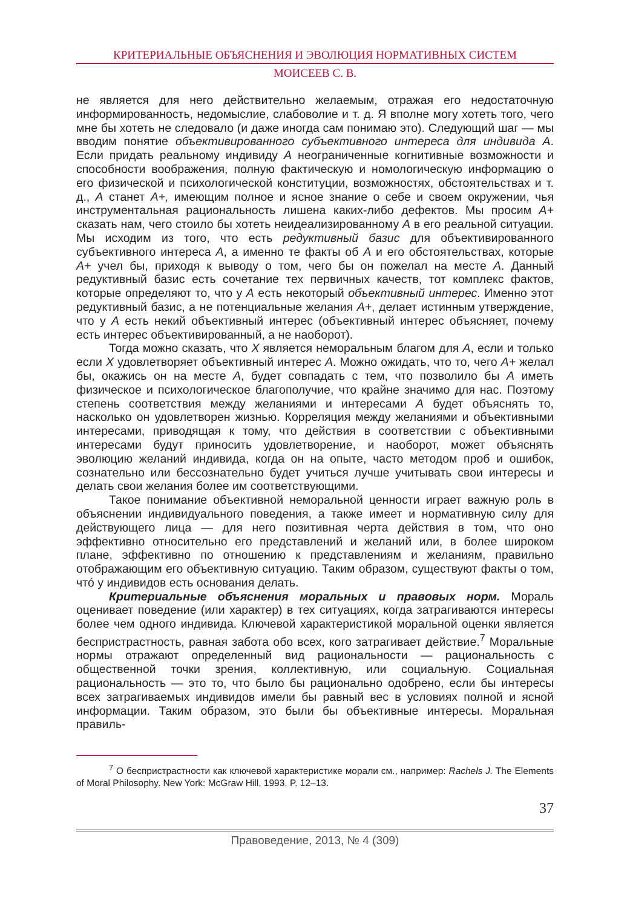КРИТЕРИАЛЬНЫЕ ОБЪЯСНЕНИЯ И ЭВОЛЮЦИЯ НОРМАТИВНЫХ СИСТЕМ
МОИСЕЕВ С. В.
не является для него действительно желаемым, отражая его недостаточную информированность, недомыслие, слабоволие и т. д. Я вполне могу хотеть того, чего мне бы хотеть не следовало (и даже иногда сам понимаю это). Следующий шаг — мы вводим понятие объективированного субъективного интереса для индивида A. Если придать реальному индивиду A неограниченные когнитивные возможности и способности воображения, полную фактическую и номологическую информацию о его физической и психологической конституции, возможностях, обстоятельствах и т. д., A станет A+, имеющим полное и ясное знание о себе и своем окружении, чья инструментальная рациональность лишена каких-либо дефектов. Мы просим A+ сказать нам, чего стоило бы хотеть неидеализированному A в его реальной ситуации. Мы исходим из того, что есть редуктивный базис для объективированного субъективного интереса A, а именно те факты об A и его обстоятельствах, которые A+ учел бы, приходя к выводу о том, чего бы он пожелал на месте A. Данный редуктивный базис есть сочетание тех первичных качеств, тот комплекс фактов, которые определяют то, что у A есть некоторый объективный интерес. Именно этот редуктивный базис, а не потенциальные желания A+, делает истинным утверждение, что у A есть некий объективный интерес (объективный интерес объясняет, почему есть интерес объективированный, а не наоборот).
Тогда можно сказать, что X является неморальным благом для A, если и только если X удовлетворяет объективный интерес A. Можно ожидать, что то, чего A+ желал бы, окажись он на месте A, будет совпадать с тем, что позволило бы A иметь физическое и психологическое благополучие, что крайне значимо для нас. Поэтому степень соответствия между желаниями и интересами A будет объяснять то, насколько он удовлетворен жизнью. Корреляция между желаниями и объективными интересами, приводящая к тому, что действия в соответствии с объективными интересами будут приносить удовлетворение, и наоборот, может объяснять эволюцию желаний индивида, когда он на опыте, часто методом проб и ошибок, сознательно или бессознательно будет учиться лучше учитывать свои интересы и делать свои желания более им соответствующими.
Такое понимание объективной неморальной ценности играет важную роль в объяснении индивидуального поведения, а также имеет и нормативную силу для действующего лица — для него позитивная черта действия в том, что оно эффективно относительно его представлений и желаний или, в более широком плане, эффективно по отношению к представлениям и желаниям, правильно отображающим его объективную ситуацию. Таким образом, существуют факты о том, чтó у индивидов есть основания делать.
Критериальные объяснения моральных и правовых норм. Мораль оценивает поведение (или характер) в тех ситуациях, когда затрагиваются интересы более чем одного индивида. Ключевой характеристикой моральной оценки является беспристрастность, равная забота обо всех, кого затрагивает действие.<sup>7</sup> Моральные нормы отражают определенный вид рациональности — рациональность с общественной точки зрения, коллективную, или социальную. Социальная рациональность — это то, что было бы рационально одобрено, если бы интересы всех затрагиваемых индивидов имели бы равный вес в условиях полной и ясной информации. Таким образом, это были бы объективные интересы. Моральная правиль-
<sup>7</sup> О беспристрастности как ключевой характеристике морали см., например: Rachels J. The Elements of Moral Philosophy. New York: McGraw Hill, 1993. P. 12–13.
37
Правоведение, 2013, № 4 (309)